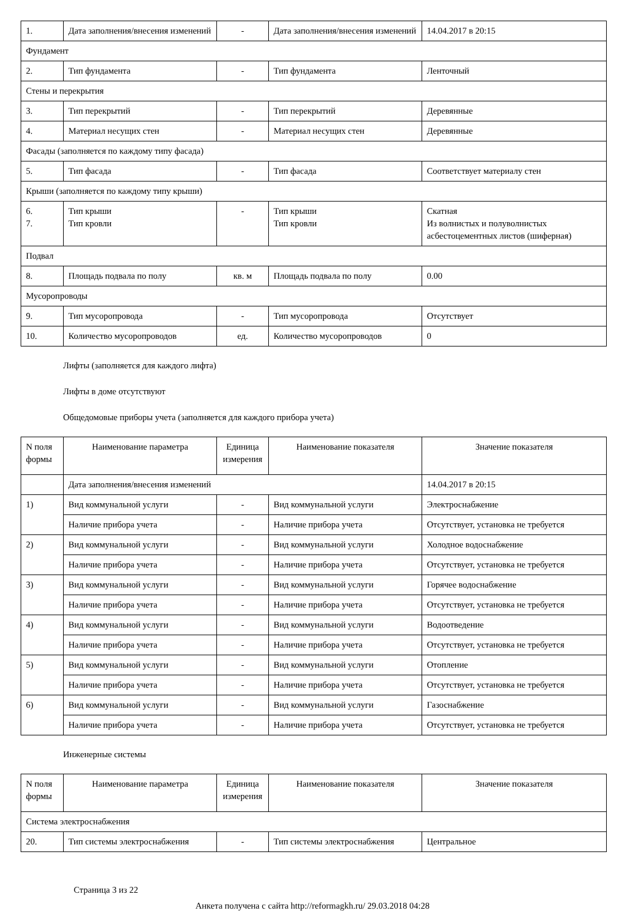| 1. | Дата заполнения/внесения изменений | - | Дата заполнения/внесения изменений | 14.04.2017 в 20:15 |
| Фундамент | | | | |
| 2. | Тип фундамента | - | Тип фундамента | Ленточный |
| Стены и перекрытия | | | | |
| 3. | Тип перекрытий | - | Тип перекрытий | Деревянные |
| 4. | Материал несущих стен | - | Материал несущих стен | Деревянные |
| Фасады (заполняется по каждому типу фасада) | | | | |
| 5. | Тип фасада | - | Тип фасада | Соответствует материалу стен |
| Крыши (заполняется по каждому типу крыши) | | | | |
| 6. 7. | Тип крыши Тип кровли | - | Тип крыши Тип кровли | Скатная Из волнистых и полуволнистых асбестоцементных листов (шиферная) |
| Подвал | | | | |
| 8. | Площадь подвала по полу | кв. м | Площадь подвала по полу | 0.00 |
| Мусоропроводы | | | | |
| 9. | Тип мусоропровода | - | Тип мусоропровода | Отсутствует |
| 10. | Количество мусоропроводов | ед. | Количество мусоропроводов | 0 |
Лифты (заполняется для каждого лифта)
Лифты в доме отсутствуют
Общедомовые приборы учета (заполняется для каждого прибора учета)
| N поля формы | Наименование параметра | Единица измерения | Наименование показателя | Значение показателя |
| | Дата заполнения/внесения изменений | | | 14.04.2017 в 20:15 |
| 1) | Вид коммунальной услуги | - | Вид коммунальной услуги | Электроснабжение |
| | Наличие прибора учета | - | Наличие прибора учета | Отсутствует, установка не требуется |
| 2) | Вид коммунальной услуги | - | Вид коммунальной услуги | Холодное водоснабжение |
| | Наличие прибора учета | - | Наличие прибора учета | Отсутствует, установка не требуется |
| 3) | Вид коммунальной услуги | - | Вид коммунальной услуги | Горячее водоснабжение |
| | Наличие прибора учета | - | Наличие прибора учета | Отсутствует, установка не требуется |
| 4) | Вид коммунальной услуги | - | Вид коммунальной услуги | Водоотведение |
| | Наличие прибора учета | - | Наличие прибора учета | Отсутствует, установка не требуется |
| 5) | Вид коммунальной услуги | - | Вид коммунальной услуги | Отопление |
| | Наличие прибора учета | - | Наличие прибора учета | Отсутствует, установка не требуется |
| 6) | Вид коммунальной услуги | - | Вид коммунальной услуги | Газоснабжение |
| | Наличие прибора учета | - | Наличие прибора учета | Отсутствует, установка не требуется |
Инженерные системы
| N поля формы | Наименование параметра | Единица измерения | Наименование показателя | Значение показателя |
| Система электроснабжения | | | | |
| 20. | Тип системы электроснабжения | - | Тип системы электроснабжения | Центральное |
Страница 3 из 22
Анкета получена с сайта http://reformagkh.ru/ 29.03.2018 04:28